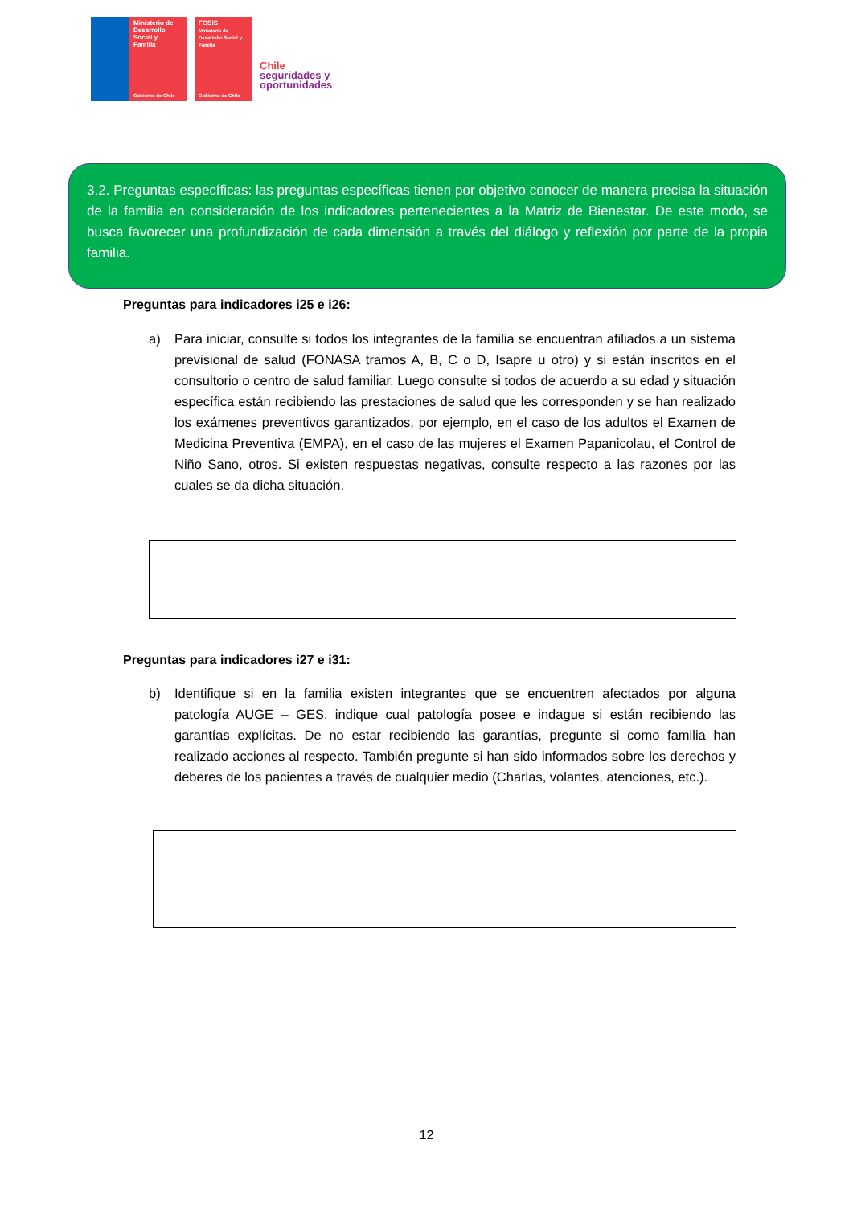Ministerio de
Desarrollo
Social y
Familia
Gobierno de Chile
FOSIS
Ministerio de Desarrollo Social y Familia
Gobierno de Chile
Chile
seguridades y
oportunidades
3.2. Preguntas específicas: las preguntas específicas tienen por objetivo conocer de manera precisa la situación de la familia en consideración de los indicadores pertenecientes a la Matriz de Bienestar. De este modo, se busca favorecer una profundización de cada dimensión a través del diálogo y reflexión por parte de la propia familia.
Preguntas para indicadores i25 e i26:
a) Para iniciar, consulte si todos los integrantes de la familia se encuentran afiliados a un sistema previsional de salud (FONASA tramos A, B, C o D, Isapre u otro) y si están inscritos en el consultorio o centro de salud familiar. Luego consulte si todos de acuerdo a su edad y situación específica están recibiendo las prestaciones de salud que les corresponden y se han realizado los exámenes preventivos garantizados, por ejemplo, en el caso de los adultos el Examen de Medicina Preventiva (EMPA), en el caso de las mujeres el Examen Papanicolau, el Control de Niño Sano, otros. Si existen respuestas negativas, consulte respecto a las razones por las cuales se da dicha situación.
Preguntas para indicadores i27 e i31:
b) Identifique si en la familia existen integrantes que se encuentren afectados por alguna patología AUGE – GES, indique cual patología posee e indague si están recibiendo las garantías explícitas. De no estar recibiendo las garantías, pregunte si como familia han realizado acciones al respecto. También pregunte si han sido informados sobre los derechos y deberes de los pacientes a través de cualquier medio (Charlas, volantes, atenciones, etc.).
12